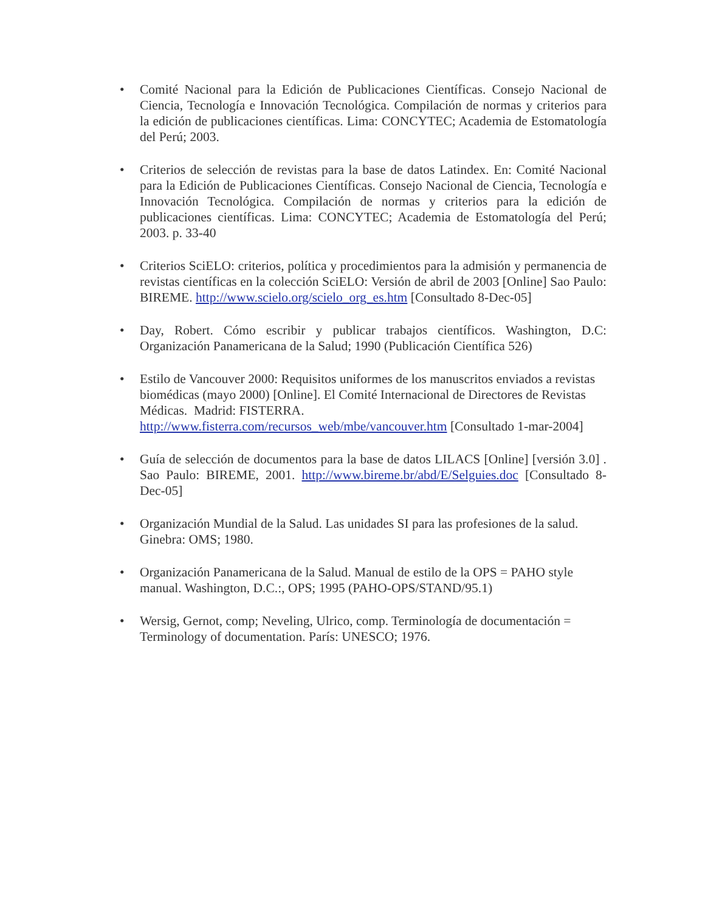• Comité Nacional para la Edición de Publicaciones Científicas. Consejo Nacional de Ciencia, Tecnología e Innovación Tecnológica. Compilación de normas y criterios para la edición de publicaciones científicas. Lima: CONCYTEC; Academia de Estomatología del Perú; 2003.
• Criterios de selección de revistas para la base de datos Latindex. En: Comité Nacional para la Edición de Publicaciones Científicas. Consejo Nacional de Ciencia, Tecnología e Innovación Tecnológica. Compilación de normas y criterios para la edición de publicaciones científicas. Lima: CONCYTEC; Academia de Estomatología del Perú; 2003. p. 33-40
• Criterios SciELO: criterios, política y procedimientos para la admisión y permanencia de revistas científicas en la colección SciELO: Versión de abril de 2003 [Online] Sao Paulo: BIREME. http://www.scielo.org/scielo_org_es.htm [Consultado 8-Dec-05]
• Day, Robert. Cómo escribir y publicar trabajos científicos. Washington, D.C: Organización Panamericana de la Salud; 1990 (Publicación Científica 526)
• Estilo de Vancouver 2000: Requisitos uniformes de los manuscritos enviados a revistas biomédicas (mayo 2000) [Online]. El Comité Internacional de Directores de Revistas Médicas. Madrid: FISTERRA.
http://www.fisterra.com/recursos_web/mbe/vancouver.htm [Consultado 1-mar-2004]
• Guía de selección de documentos para la base de datos LILACS [Online] [versión 3.0] . Sao Paulo: BIREME, 2001. http://www.bireme.br/abd/E/Selguies.doc [Consultado 8-Dec-05]
• Organización Mundial de la Salud. Las unidades SI para las profesiones de la salud. Ginebra: OMS; 1980.
• Organización Panamericana de la Salud. Manual de estilo de la OPS = PAHO style manual. Washington, D.C.:, OPS; 1995 (PAHO-OPS/STAND/95.1)
• Wersig, Gernot, comp; Neveling, Ulrico, comp. Terminología de documentación = Terminology of documentation. París: UNESCO; 1976.